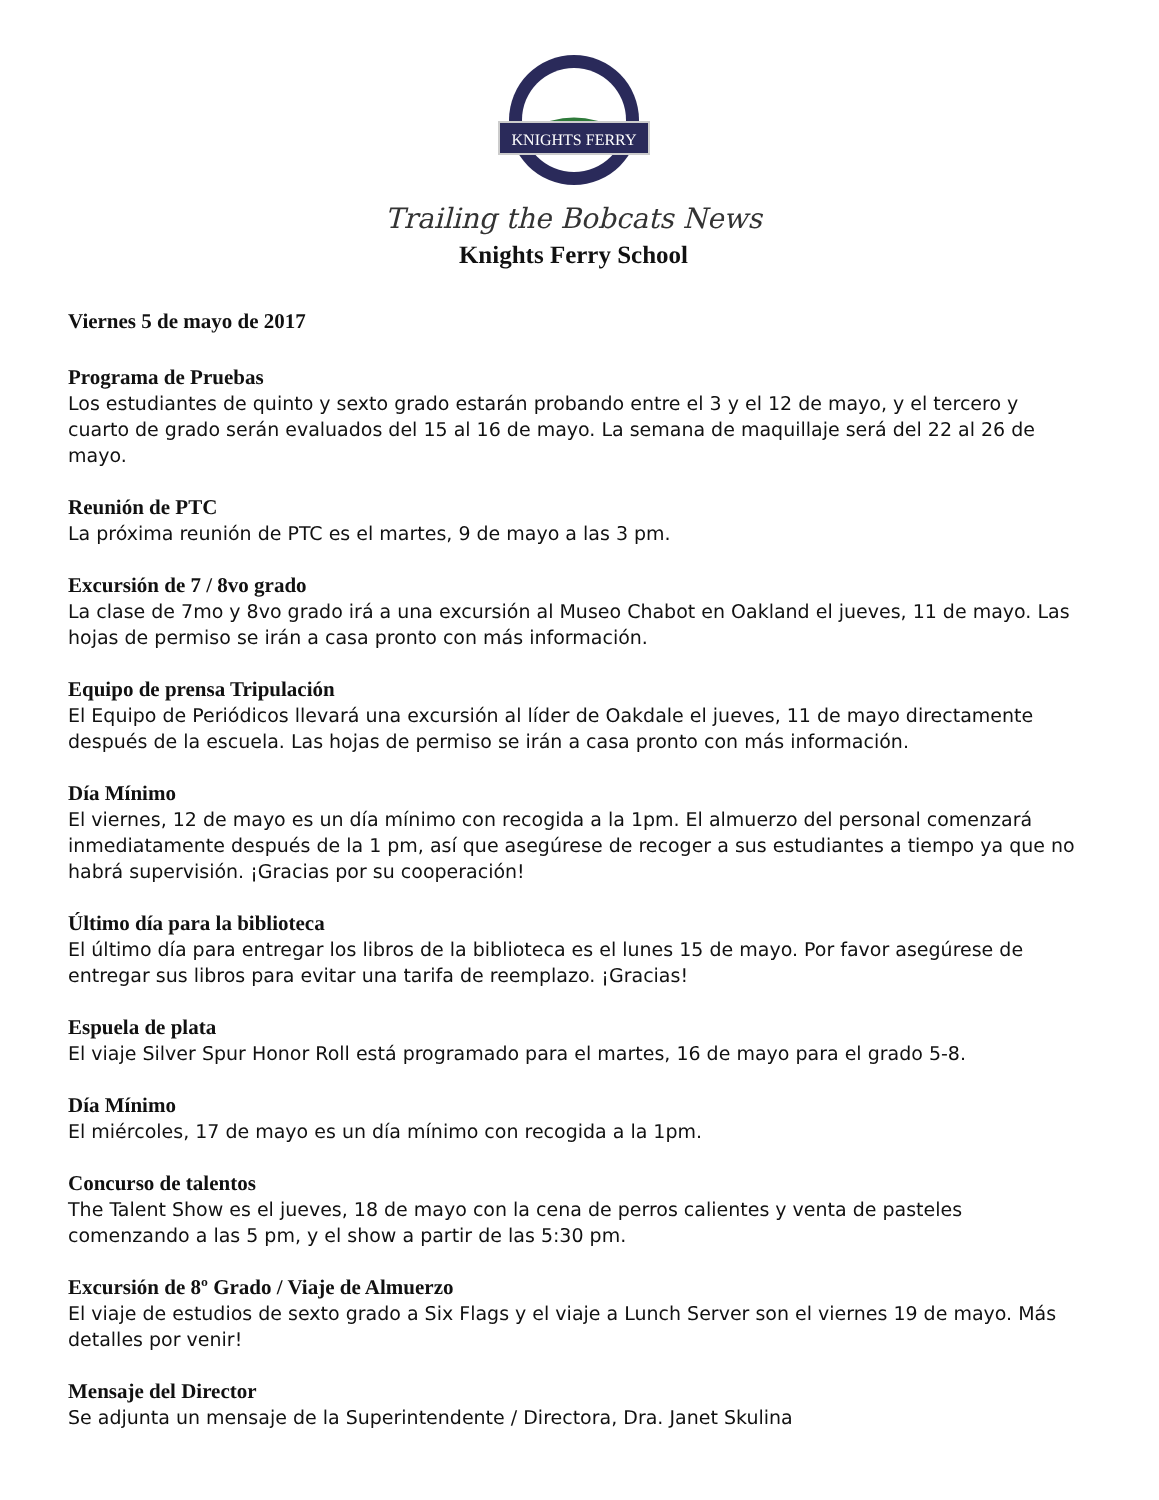KNIGHTS FERRY
Trailing the Bobcats News
Knights Ferry School
Viernes 5 de mayo de 2017
Programa de Pruebas
Los estudiantes de quinto y sexto grado estarán probando entre el 3 y el 12 de mayo, y el tercero y cuarto de grado serán evaluados del 15 al 16 de mayo. La semana de maquillaje será del 22 al 26 de mayo.
Reunión de PTC
La próxima reunión de PTC es el martes, 9 de mayo a las 3 pm.
Excursión de 7 / 8vo grado
La clase de 7mo y 8vo grado irá a una excursión al Museo Chabot en Oakland el jueves, 11 de mayo. Las hojas de permiso se irán a casa pronto con más información.
Equipo de prensa Tripulación
El Equipo de Periódicos llevará una excursión al líder de Oakdale el jueves, 11 de mayo directamente después de la escuela. Las hojas de permiso se irán a casa pronto con más información.
Día Mínimo
El viernes, 12 de mayo es un día mínimo con recogida a la 1pm. El almuerzo del personal comenzará inmediatamente después de la 1 pm, así que asegúrese de recoger a sus estudiantes a tiempo ya que no habrá supervisión. ¡Gracias por su cooperación!
Último día para la biblioteca
El último día para entregar los libros de la biblioteca es el lunes 15 de mayo. Por favor asegúrese de entregar sus libros para evitar una tarifa de reemplazo. ¡Gracias!
Espuela de plata
El viaje Silver Spur Honor Roll está programado para el martes, 16 de mayo para el grado 5-8.
Día Mínimo
El miércoles, 17 de mayo es un día mínimo con recogida a la 1pm.
Concurso de talentos
The Talent Show es el jueves, 18 de mayo con la cena de perros calientes y venta de pasteles comenzando a las 5 pm, y el show a partir de las 5:30 pm.
Excursión de 8º Grado / Viaje de Almuerzo
El viaje de estudios de sexto grado a Six Flags y el viaje a Lunch Server son el viernes 19 de mayo. Más detalles por venir!
Mensaje del Director
Se adjunta un mensaje de la Superintendente / Directora, Dra. Janet Skulina